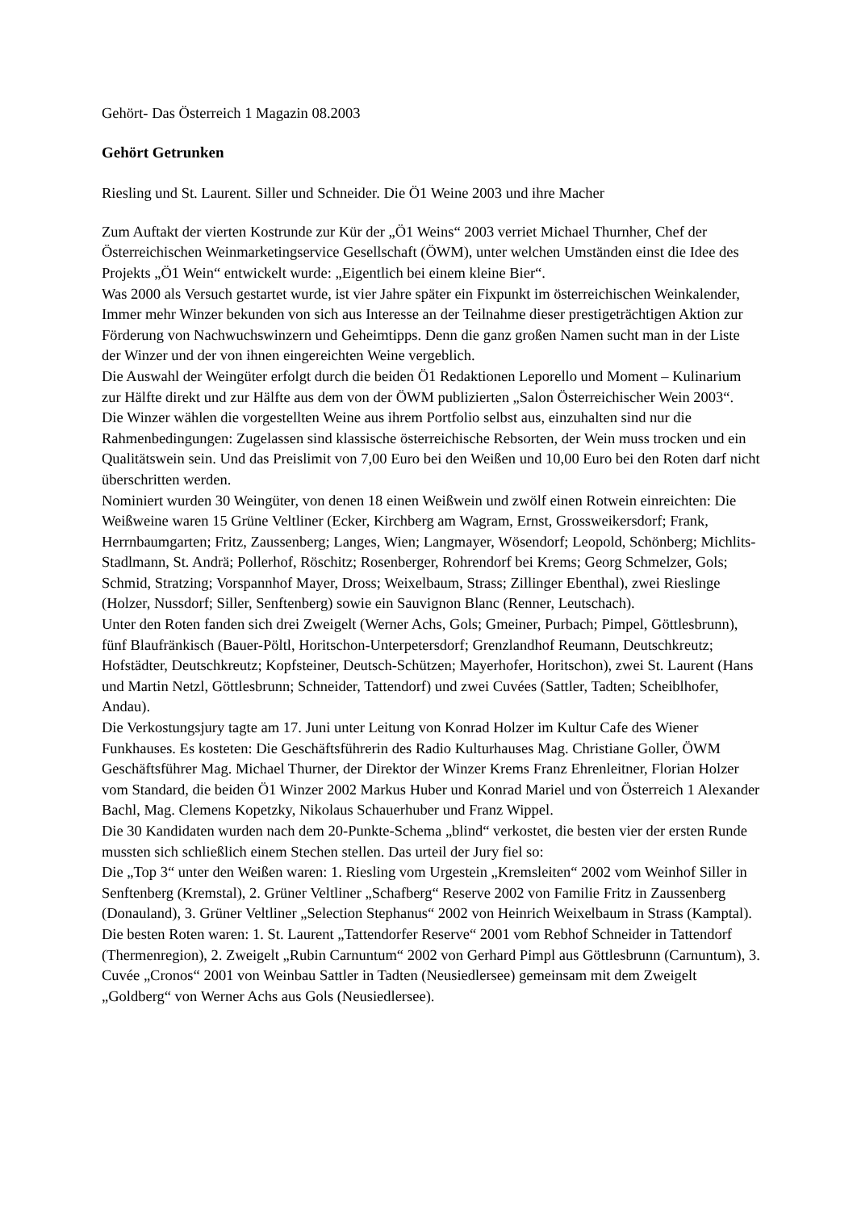Gehört- Das Österreich 1 Magazin 08.2003
Gehört Getrunken
Riesling und St. Laurent. Siller und Schneider. Die Ö1 Weine 2003 und ihre Macher
Zum Auftakt der vierten Kostrunde zur Kür der „Ö1 Weins“ 2003 verriet Michael Thurnher, Chef der Österreichischen Weinmarketingservice Gesellschaft (ÖWM), unter welchen Umständen einst die Idee des Projekts „Ö1 Wein“ entwickelt wurde: „Eigentlich bei einem kleine Bier“.
Was 2000 als Versuch gestartet wurde, ist vier Jahre später ein Fixpunkt im österreichischen Weinkalender, Immer mehr Winzer bekunden von sich aus Interesse an der Teilnahme dieser prestigeträchtigen Aktion zur Förderung von Nachwuchswinzern und Geheimtipps. Denn die ganz großen Namen sucht man in der Liste der Winzer und der von ihnen eingereichten Weine vergeblich.
Die Auswahl der Weingüter erfolgt durch die beiden Ö1 Redaktionen Leporello und Moment – Kulinarium zur Hälfte direkt und zur Hälfte aus dem von der ÖWM publizierten „Salon Österreichischer Wein 2003“.
Die Winzer wählen die vorgestellten Weine aus ihrem Portfolio selbst aus, einzuhalten sind nur die Rahmenbedingungen: Zugelassen sind klassische österreichische Rebsorten, der Wein muss trocken und ein Qualitätswein sein. Und das Preislimit von 7,00 Euro bei den Weißen und 10,00 Euro bei den Roten darf nicht überschritten werden.
Nominiert wurden 30 Weingüter, von denen 18 einen Weißwein und zwölf einen Rotwein einreichten: Die Weißweine waren 15 Grüne Veltliner (Ecker, Kirchberg am Wagram, Ernst, Grossweikersdorf; Frank, Herrnbaumgarten; Fritz, Zaussenberg; Langes, Wien; Langmayer, Wösendorf; Leopold, Schönberg; Michlits-Stadlmann, St. Andrä; Pollerhof, Röschitz; Rosenberger, Rohrendorf bei Krems; Georg Schmelzer, Gols; Schmid, Stratzing; Vorspannhof Mayer, Dross; Weixelbaum, Strass; Zillinger Ebenthal), zwei Rieslinge (Holzer, Nussdorf; Siller, Senftenberg) sowie ein Sauvignon Blanc (Renner, Leutschach).
Unter den Roten fanden sich drei Zweigelt (Werner Achs, Gols; Gmeiner, Purbach; Pimpel, Göttlesbrunn), fünf Blaufränkisch (Bauer-Pöltl, Horitschon-Unterpetersdorf; Grenzlandhof Reumann, Deutschkreutz; Hofstädter, Deutschkreutz; Kopfsteiner, Deutsch-Schützen; Mayerhofer, Horitschon), zwei St. Laurent (Hans und Martin Netzl, Göttlesbrunn; Schneider, Tattendorf) und zwei Cuvées (Sattler, Tadten; Scheiblhofer, Andau).
Die Verkostungsjury tagte am 17. Juni unter Leitung von Konrad Holzer im Kultur Cafe des Wiener Funkhauses. Es kosteten: Die Geschäftsführerin des Radio Kulturhauses Mag. Christiane Goller, ÖWM Geschäftsführer Mag. Michael Thurner, der Direktor der Winzer Krems Franz Ehrenleitner, Florian Holzer vom Standard, die beiden Ö1 Winzer 2002 Markus Huber und Konrad Mariel und von Österreich 1 Alexander Bachl, Mag. Clemens Kopetzky, Nikolaus Schauerhuber und Franz Wippel.
Die 30 Kandidaten wurden nach dem 20-Punkte-Schema „blind“ verkostet, die besten vier der ersten Runde mussten sich schließlich einem Stechen stellen. Das urteil der Jury fiel so:
Die „Top 3“ unter den Weißen waren: 1. Riesling vom Urgestein „Kremsleiten“ 2002 vom Weinhof Siller in Senftenberg (Kremstal), 2. Grüner Veltliner „Schafberg“ Reserve 2002 von Familie Fritz in Zaussenberg (Donauland), 3. Grüner Veltliner „Selection Stephanus“ 2002 von Heinrich Weixelbaum in Strass (Kamptal).
Die besten Roten waren: 1. St. Laurent „Tattendorfer Reserve“ 2001 vom Rebhof Schneider in Tattendorf (Thermenregion), 2. Zweigelt „Rubin Carnuntum“ 2002 von Gerhard Pimpl aus Göttlesbrunn (Carnuntum), 3. Cuvée „Cronos“ 2001 von Weinbau Sattler in Tadten (Neusiedlersee) gemeinsam mit dem Zweigelt „Goldberg“ von Werner Achs aus Gols (Neusiedlersee).